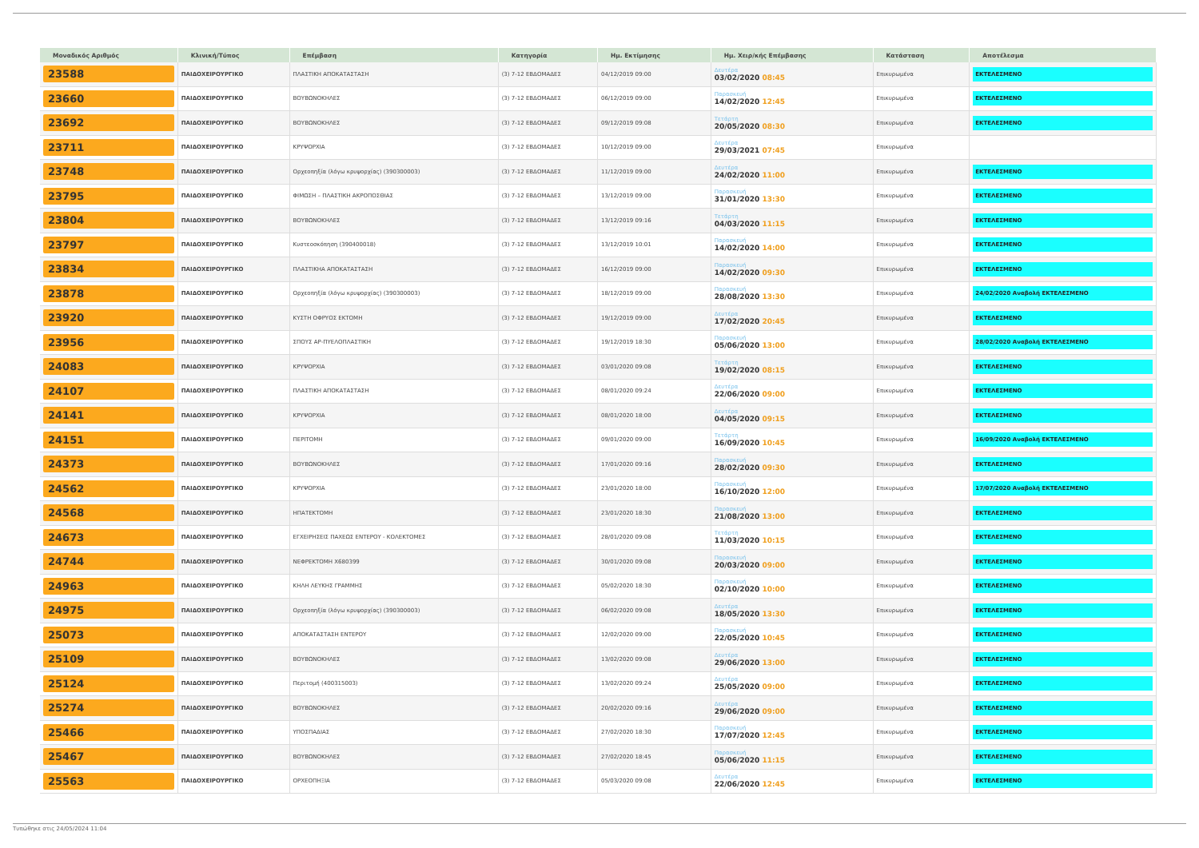| Μοναδικός Αριθμός | Κλινική/Τύπος | Επέμβαση | Κατηγορία | Ημ. Εκτίμησης | Ημ. Χειρ/κής Επέμβασης | Κατάσταση | Αποτέλεσμα |
| --- | --- | --- | --- | --- | --- | --- | --- |
| 23588 | ΠΑΙΔΟΧΕΙΡΟΥΡΓΙΚΟ | ΠΛΑΣΤΙΚΗ ΑΠΟΚΑΤΑΣΤΑΣΗ | (3) 7-12 ΕΒΔΟΜΑΔΕΣ | 04/12/2019 09:00 | Δευτέρα 03/02/2020 08:45 | Επικυρωμένα | ΕΚΤΕΛΕΣΜΕΝΟ |
| 23660 | ΠΑΙΔΟΧΕΙΡΟΥΡΓΙΚΟ | ΒΟΥΒΩΝΟΚΗΛΕΣ | (3) 7-12 ΕΒΔΟΜΑΔΕΣ | 06/12/2019 09:00 | Παρασκευή 14/02/2020 12:45 | Επικυρωμένα | ΕΚΤΕΛΕΣΜΕΝΟ |
| 23692 | ΠΑΙΔΟΧΕΙΡΟΥΡΓΙΚΟ | ΒΟΥΒΩΝΟΚΗΛΕΣ | (3) 7-12 ΕΒΔΟΜΑΔΕΣ | 09/12/2019 09:08 | Τετάρτη 20/05/2020 08:30 | Επικυρωμένα | ΕΚΤΕΛΕΣΜΕΝΟ |
| 23711 | ΠΑΙΔΟΧΕΙΡΟΥΡΓΙΚΟ | ΚΡΥΨΟΡΧΙΑ | (3) 7-12 ΕΒΔΟΜΑΔΕΣ | 10/12/2019 09:00 | Δευτέρα 29/03/2021 07:45 | Επικυρωμένα | |
| 23748 | ΠΑΙΔΟΧΕΙΡΟΥΡΓΙΚΟ | Ορχεοπηξία (λόγω κρυψορχίας) (390300003) | (3) 7-12 ΕΒΔΟΜΑΔΕΣ | 11/12/2019 09:00 | Δευτέρα 24/02/2020 11:00 | Επικυρωμένα | ΕΚΤΕΛΕΣΜΕΝΟ |
| 23795 | ΠΑΙΔΟΧΕΙΡΟΥΡΓΙΚΟ | ΦΙΜΩΣΗ – ΠΛΑΣΤΙΚΗ ΑΚΡΟΠΟΣΘΙΑΣ | (3) 7-12 ΕΒΔΟΜΑΔΕΣ | 13/12/2019 09:00 | Παρασκευή 31/01/2020 13:30 | Επικυρωμένα | ΕΚΤΕΛΕΣΜΕΝΟ |
| 23804 | ΠΑΙΔΟΧΕΙΡΟΥΡΓΙΚΟ | ΒΟΥΒΩΝΟΚΗΛΕΣ | (3) 7-12 ΕΒΔΟΜΑΔΕΣ | 13/12/2019 09:16 | Τετάρτη 04/03/2020 11:15 | Επικυρωμένα | ΕΚΤΕΛΕΣΜΕΝΟ |
| 23797 | ΠΑΙΔΟΧΕΙΡΟΥΡΓΙΚΟ | Κυστεοσκόπηση (390400018) | (3) 7-12 ΕΒΔΟΜΑΔΕΣ | 13/12/2019 10:01 | Παρασκευή 14/02/2020 14:00 | Επικυρωμένα | ΕΚΤΕΛΕΣΜΕΝΟ |
| 23834 | ΠΑΙΔΟΧΕΙΡΟΥΡΓΙΚΟ | ΠΛΑΣΤΙΚΗΑ ΑΠΟΚΑΤΑΣΤΑΣΗ | (3) 7-12 ΕΒΔΟΜΑΔΕΣ | 16/12/2019 09:00 | Παρασκευή 14/02/2020 09:30 | Επικυρωμένα | ΕΚΤΕΛΕΣΜΕΝΟ |
| 23878 | ΠΑΙΔΟΧΕΙΡΟΥΡΓΙΚΟ | Ορχεοπηξία (λόγω κρυψορχίας) (390300003) | (3) 7-12 ΕΒΔΟΜΑΔΕΣ | 18/12/2019 09:00 | Παρασκευή 28/08/2020 13:30 | Επικυρωμένα | 24/02/2020 Αναβολή ΕΚΤΕΛΕΣΜΕΝΟ |
| 23920 | ΠΑΙΔΟΧΕΙΡΟΥΡΓΙΚΟ | ΚΥΣΤΗ ΟΦΡΥΟΣ ΕΚΤΟΜΗ | (3) 7-12 ΕΒΔΟΜΑΔΕΣ | 19/12/2019 09:00 | Δευτέρα 17/02/2020 20:45 | Επικυρωμένα | ΕΚΤΕΛΕΣΜΕΝΟ |
| 23956 | ΠΑΙΔΟΧΕΙΡΟΥΡΓΙΚΟ | ΣΠΟΥΣ ΑΡ-ΠΥΕΛΟΠΛΑΣΤΙΚΗ | (3) 7-12 ΕΒΔΟΜΑΔΕΣ | 19/12/2019 18:30 | Παρασκευή 05/06/2020 13:00 | Επικυρωμένα | 28/02/2020 Αναβολή ΕΚΤΕΛΕΣΜΕΝΟ |
| 24083 | ΠΑΙΔΟΧΕΙΡΟΥΡΓΙΚΟ | ΚΡΥΨΟΡΧΙΑ | (3) 7-12 ΕΒΔΟΜΑΔΕΣ | 03/01/2020 09:08 | Τετάρτη 19/02/2020 08:15 | Επικυρωμένα | ΕΚΤΕΛΕΣΜΕΝΟ |
| 24107 | ΠΑΙΔΟΧΕΙΡΟΥΡΓΙΚΟ | ΠΛΑΣΤΙΚΗ ΑΠΟΚΑΤΑΣΤΑΣΗ | (3) 7-12 ΕΒΔΟΜΑΔΕΣ | 08/01/2020 09:24 | Δευτέρα 22/06/2020 09:00 | Επικυρωμένα | ΕΚΤΕΛΕΣΜΕΝΟ |
| 24141 | ΠΑΙΔΟΧΕΙΡΟΥΡΓΙΚΟ | ΚΡΥΨΟΡΧΙΑ | (3) 7-12 ΕΒΔΟΜΑΔΕΣ | 08/01/2020 18:00 | Δευτέρα 04/05/2020 09:15 | Επικυρωμένα | ΕΚΤΕΛΕΣΜΕΝΟ |
| 24151 | ΠΑΙΔΟΧΕΙΡΟΥΡΓΙΚΟ | ΠΕΡΙΤΟΜΗ | (3) 7-12 ΕΒΔΟΜΑΔΕΣ | 09/01/2020 09:00 | Τετάρτη 16/09/2020 10:45 | Επικυρωμένα | 16/09/2020 Αναβολή ΕΚΤΕΛΕΣΜΕΝΟ |
| 24373 | ΠΑΙΔΟΧΕΙΡΟΥΡΓΙΚΟ | ΒΟΥΒΩΝΟΚΗΛΕΣ | (3) 7-12 ΕΒΔΟΜΑΔΕΣ | 17/01/2020 09:16 | Παρασκευή 28/02/2020 09:30 | Επικυρωμένα | ΕΚΤΕΛΕΣΜΕΝΟ |
| 24562 | ΠΑΙΔΟΧΕΙΡΟΥΡΓΙΚΟ | ΚΡΥΨΟΡΧΙΑ | (3) 7-12 ΕΒΔΟΜΑΔΕΣ | 23/01/2020 18:00 | Παρασκευή 16/10/2020 12:00 | Επικυρωμένα | 17/07/2020 Αναβολή ΕΚΤΕΛΕΣΜΕΝΟ |
| 24568 | ΠΑΙΔΟΧΕΙΡΟΥΡΓΙΚΟ | ΗΠΑΤΕΚΤΟΜΗ | (3) 7-12 ΕΒΔΟΜΑΔΕΣ | 23/01/2020 18:30 | Παρασκευή 21/08/2020 13:00 | Επικυρωμένα | ΕΚΤΕΛΕΣΜΕΝΟ |
| 24673 | ΠΑΙΔΟΧΕΙΡΟΥΡΓΙΚΟ | ΕΓΧΕΙΡΗΣΕΙΣ ΠΑΧΕΩΣ ΕΝΤΕΡΟΥ - ΚΟΛΕΚΤΟΜΕΣ | (3) 7-12 ΕΒΔΟΜΑΔΕΣ | 28/01/2020 09:08 | Τετάρτη 11/03/2020 10:15 | Επικυρωμένα | ΕΚΤΕΛΕΣΜΕΝΟ |
| 24744 | ΠΑΙΔΟΧΕΙΡΟΥΡΓΙΚΟ | ΝΕΦΡΕΚΤΟΜΗ Χ680399 | (3) 7-12 ΕΒΔΟΜΑΔΕΣ | 30/01/2020 09:08 | Παρασκευή 20/03/2020 09:00 | Επικυρωμένα | ΕΚΤΕΛΕΣΜΕΝΟ |
| 24963 | ΠΑΙΔΟΧΕΙΡΟΥΡΓΙΚΟ | ΚΗΛΗ ΛΕΥΚΗΣ ΓΡΑΜΜΗΣ | (3) 7-12 ΕΒΔΟΜΑΔΕΣ | 05/02/2020 18:30 | Παρασκευή 02/10/2020 10:00 | Επικυρωμένα | ΕΚΤΕΛΕΣΜΕΝΟ |
| 24975 | ΠΑΙΔΟΧΕΙΡΟΥΡΓΙΚΟ | Ορχεοπηξία (λόγω κρυψορχίας) (390300003) | (3) 7-12 ΕΒΔΟΜΑΔΕΣ | 06/02/2020 09:08 | Δευτέρα 18/05/2020 13:30 | Επικυρωμένα | ΕΚΤΕΛΕΣΜΕΝΟ |
| 25073 | ΠΑΙΔΟΧΕΙΡΟΥΡΓΙΚΟ | ΑΠΟΚΑΤΑΣΤΑΣΗ ΕΝΤΕΡΟΥ | (3) 7-12 ΕΒΔΟΜΑΔΕΣ | 12/02/2020 09:00 | Παρασκευή 22/05/2020 10:45 | Επικυρωμένα | ΕΚΤΕΛΕΣΜΕΝΟ |
| 25109 | ΠΑΙΔΟΧΕΙΡΟΥΡΓΙΚΟ | ΒΟΥΒΩΝΟΚΗΛΕΣ | (3) 7-12 ΕΒΔΟΜΑΔΕΣ | 13/02/2020 09:08 | Δευτέρα 29/06/2020 13:00 | Επικυρωμένα | ΕΚΤΕΛΕΣΜΕΝΟ |
| 25124 | ΠΑΙΔΟΧΕΙΡΟΥΡΓΙΚΟ | Περιτομή (400315003) | (3) 7-12 ΕΒΔΟΜΑΔΕΣ | 13/02/2020 09:24 | Δευτέρα 25/05/2020 09:00 | Επικυρωμένα | ΕΚΤΕΛΕΣΜΕΝΟ |
| 25274 | ΠΑΙΔΟΧΕΙΡΟΥΡΓΙΚΟ | ΒΟΥΒΩΝΟΚΗΛΕΣ | (3) 7-12 ΕΒΔΟΜΑΔΕΣ | 20/02/2020 09:16 | Δευτέρα 29/06/2020 09:00 | Επικυρωμένα | ΕΚΤΕΛΕΣΜΕΝΟ |
| 25466 | ΠΑΙΔΟΧΕΙΡΟΥΡΓΙΚΟ | ΥΠΟΣΠΑΔΙΑΣ | (3) 7-12 ΕΒΔΟΜΑΔΕΣ | 27/02/2020 18:30 | Παρασκευή 17/07/2020 12:45 | Επικυρωμένα | ΕΚΤΕΛΕΣΜΕΝΟ |
| 25467 | ΠΑΙΔΟΧΕΙΡΟΥΡΓΙΚΟ | ΒΟΥΒΩΝΟΚΗΛΕΣ | (3) 7-12 ΕΒΔΟΜΑΔΕΣ | 27/02/2020 18:45 | Παρασκευή 05/06/2020 11:15 | Επικυρωμένα | ΕΚΤΕΛΕΣΜΕΝΟ |
| 25563 | ΠΑΙΔΟΧΕΙΡΟΥΡΓΙΚΟ | ΟΡΧΕΟΠΗΞΙΑ | (3) 7-12 ΕΒΔΟΜΑΔΕΣ | 05/03/2020 09:08 | Δευτέρα 22/06/2020 12:45 | Επικυρωμένα | ΕΚΤΕΛΕΣΜΕΝΟ |
Τυπώθηκε στις 24/05/2024 11:04